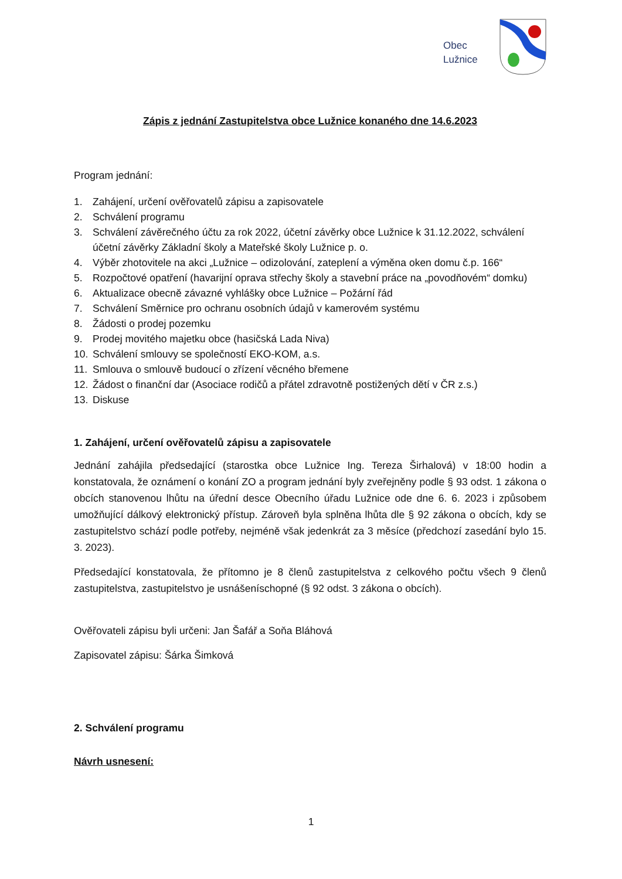Obec
Lužnice
Zápis z jednání Zastupitelstva obce Lužnice konaného dne 14.6.2023
Program jednání:
1. Zahájení, určení ověřovatelů zápisu a zapisovatele
2. Schválení programu
3. Schválení závěrečného účtu za rok 2022, účetní závěrky obce Lužnice k 31.12.2022, schválení účetní závěrky Základní školy a Mateřské školy Lužnice p. o.
4. Výběr zhotovitele na akci „Lužnice – odizolování, zateplení a výměna oken domu č.p. 166“
5. Rozpočtové opatření (havarijní oprava střechy školy a stavební práce na „povodňovém“ domku)
6. Aktualizace obecně závazné vyhlášky obce Lužnice – Požární řád
7. Schválení Směrnice pro ochranu osobních údajů v kamerovém systému
8. Žádosti o prodej pozemku
9. Prodej movitého majetku obce (hasičská Lada Niva)
10. Schválení smlouvy se společností EKO-KOM, a.s.
11. Smlouva o smlouvě budoucí o zřízení věcného břemene
12. Žádost o finanční dar (Asociace rodičů a přátel zdravotně postižených dětí v ČR z.s.)
13. Diskuse
1. Zahájení, určení ověřovatelů zápisu a zapisovatele
Jednání zahájila předsedající (starostka obce Lužnice Ing. Tereza Širhalová) v 18:00 hodin a konstatovala, že oznámení o konání ZO a program jednání byly zveřejněny podle § 93 odst. 1 zákona o obcích stanovenou lhůtu na úřední desce Obecního úřadu Lužnice ode dne 6. 6. 2023 i způsobem umožňující dálkový elektronický přístup. Zároveň byla splněna lhůta dle § 92 zákona o obcích, kdy se zastupitelstvo schází podle potřeby, nejméně však jedenkrát za 3 měsíce (předchozí zasedání bylo 15. 3. 2023).
Předsedající konstatovala, že přítomno je 8 členů zastupitelstva z celkového počtu všech 9 členů zastupitelstva, zastupitelstvo je usnášeníschopné (§ 92 odst. 3 zákona o obcích).
Ověřovateli zápisu byli určeni: Jan Šafář a Soňa Bláhová
Zapisovatel zápisu: Šárka Šimková
2. Schválení programu
Návrh usnesení:
1